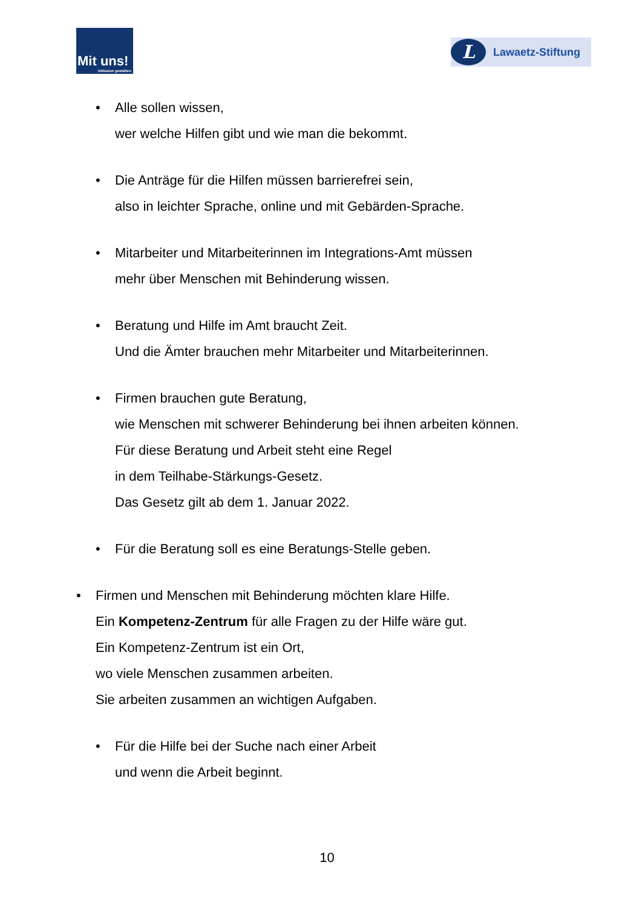Mit uns!
Inklusion gestalten.
L Lawaetz-Stiftung
• Alle sollen wissen,
wer welche Hilfen gibt und wie man die bekommt.
• Die Anträge für die Hilfen müssen barrierefrei sein,
also in leichter Sprache, online und mit Gebärden-Sprache.
• Mitarbeiter und Mitarbeiterinnen im Integrations-Amt müssen
mehr über Menschen mit Behinderung wissen.
• Beratung und Hilfe im Amt braucht Zeit.
Und die Ämter brauchen mehr Mitarbeiter und Mitarbeiterinnen.
• Firmen brauchen gute Beratung,
wie Menschen mit schwerer Behinderung bei ihnen arbeiten können.
Für diese Beratung und Arbeit steht eine Regel
in dem Teilhabe-Stärkungs-Gesetz.
Das Gesetz gilt ab dem 1. Januar 2022.
• Für die Beratung soll es eine Beratungs-Stelle geben.
• Firmen und Menschen mit Behinderung möchten klare Hilfe.
Ein Kompetenz-Zentrum für alle Fragen zu der Hilfe wäre gut.
Ein Kompetenz-Zentrum ist ein Ort,
wo viele Menschen zusammen arbeiten.
Sie arbeiten zusammen an wichtigen Aufgaben.
• Für die Hilfe bei der Suche nach einer Arbeit
und wenn die Arbeit beginnt.
10